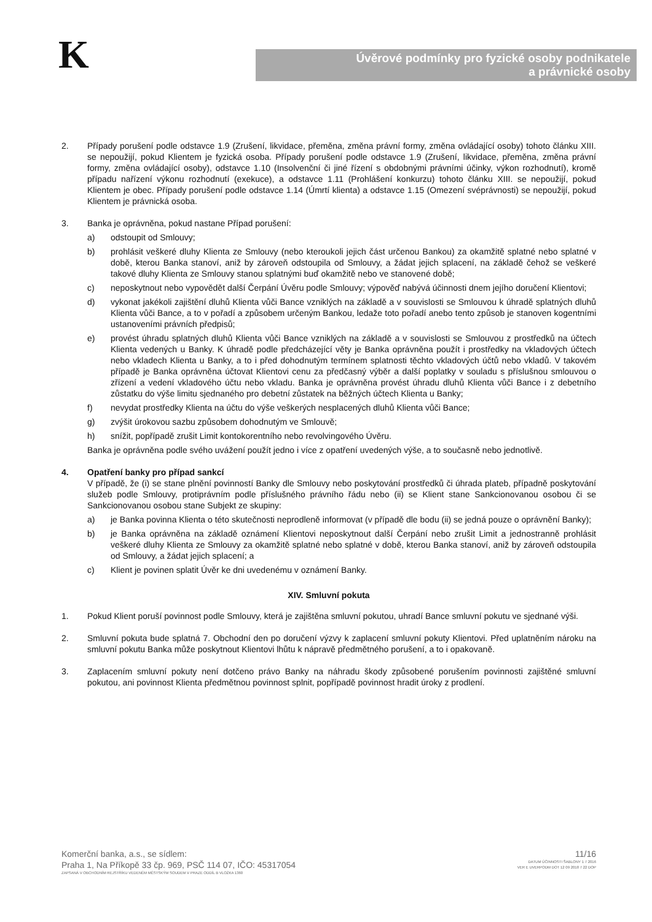K
Úvěrové podmínky pro fyzické osoby podnikatele
a právnické osoby
2. Případy porušení podle odstavce 1.9 (Zrušení, likvidace, přeměna, změna právní formy, změna ovládající osoby) tohoto článku XIII. se nepoužijí, pokud Klientem je fyzická osoba. Případy porušení podle odstavce 1.9 (Zrušení, likvidace, přeměna, změna právní formy, změna ovládající osoby), odstavce 1.10 (Insolvenční či jiné řízení s obdobnými právními účinky, výkon rozhodnutí), kromě případu nařízení výkonu rozhodnutí (exekuce), a odstavce 1.11 (Prohlášení konkurzu) tohoto článku XIII. se nepoužijí, pokud Klientem je obec. Případy porušení podle odstavce 1.14 (Úmrtí klienta) a odstavce 1.15 (Omezení svéprávnosti) se nepoužijí, pokud Klientem je právnická osoba.
3. Banka je oprávněna, pokud nastane Případ porušení:
a) odstoupit od Smlouvy;
b) prohlásit veškeré dluhy Klienta ze Smlouvy (nebo kteroukoli jejich část určenou Bankou) za okamžitě splatné nebo splatné v době, kterou Banka stanoví, aniž by zároveň odstoupila od Smlouvy, a žádat jejich splacení, na základě čehož se veškeré takové dluhy Klienta ze Smlouvy stanou splatnými buď okamžitě nebo ve stanovené době;
c) neposkytnout nebo vypovědět další Čerpání Úvěru podle Smlouvy; výpověď nabývá účinnosti dnem jejího doručení Klientovi;
d) vykonat jakékoli zajištění dluhů Klienta vůči Bance vzniklých na základě a v souvislosti se Smlouvou k úhradě splatných dluhů Klienta vůči Bance, a to v pořadí a způsobem určeným Bankou, ledaže toto pořadí anebo tento způsob je stanoven kogentními ustanoveními právních předpisů;
e) provést úhradu splatných dluhů Klienta vůči Bance vzniklých na základě a v souvislosti se Smlouvou z prostředků na účtech Klienta vedených u Banky. K úhradě podle předcházející věty je Banka oprávněna použít i prostředky na vkladových účtech nebo vkladech Klienta u Banky, a to i před dohodnutým termínem splatnosti těchto vkladových účtů nebo vkladů. V takovém případě je Banka oprávněna účtovat Klientovi cenu za předčasný výběr a další poplatky v souladu s příslušnou smlouvou o zřízení a vedení vkladového účtu nebo vkladu. Banka je oprávněna provést úhradu dluhů Klienta vůči Bance i z debetního zůstatku do výše limitu sjednaného pro debetní zůstatek na běžných účtech Klienta u Banky;
f) nevydat prostředky Klienta na účtu do výše veškerých nesplacených dluhů Klienta vůči Bance;
g) zvýšit úrokovou sazbu způsobem dohodnutým ve Smlouvě;
h) snížit, popřípadě zrušit Limit kontokorentního nebo revolvingového Úvěru.
Banka je oprávněna podle svého uvážení použít jedno i více z opatření uvedených výše, a to současně nebo jednotlivě.
4. Opatření banky pro případ sankcí
V případě, že (i) se stane plnění povinností Banky dle Smlouvy nebo poskytování prostředků či úhrada plateb, případně poskytování služeb podle Smlouvy, protiprávním podle příslušného právního řádu nebo (ii) se Klient stane Sankcionovanou osobou či se Sankcionovanou osobou stane Subjekt ze skupiny:
a) je Banka povinna Klienta o této skutečnosti neprodleně informovat (v případě dle bodu (ii) se jedná pouze o oprávnění Banky);
b) je Banka oprávněna na základě oznámení Klientovi neposkytnout další Čerpání nebo zrušit Limit a jednostranně prohlásit veškeré dluhy Klienta ze Smlouvy za okamžitě splatné nebo splatné v době, kterou Banka stanoví, aniž by zároveň odstoupila od Smlouvy, a žádat jejich splacení; a
c) Klient je povinen splatit Úvěr ke dni uvedenému v oznámení Banky.
XIV. Smluvní pokuta
1. Pokud Klient poruší povinnost podle Smlouvy, která je zajištěna smluvní pokutou, uhradí Bance smluvní pokutu ve sjednané výši.
2. Smluvní pokuta bude splatná 7. Obchodní den po doručení výzvy k zaplacení smluvní pokuty Klientovi. Před uplatněním nároku na smluvní pokutu Banka může poskytnout Klientovi lhůtu k nápravě předmětného porušení, a to i opakovaně.
3. Zaplacením smluvní pokuty není dotčeno právo Banky na náhradu škody způsobené porušením povinnosti zajištěné smluvní pokutou, ani povinnost Klienta předmětnou povinnost splnit, popřípadě povinnost hradit úroky z prodlení.
Komerční banka, a.s., se sídlem:
Praha 1, Na Příkopě 33 čp. 969, PSČ 114 07, IČO: 45317054
ZAPSANÁ V OBCHODNÍM REJSTŘÍKU VEDENÉM MĚSTSKÝM SOUDEM V PRAZE ODDÍL B VLOŽKA 1360
11/16
DATUM ÚČINNOSTI ŠABLONY 1 7 2016
VER E UVERPODM DOT 12 09 2018 7 22 DOP